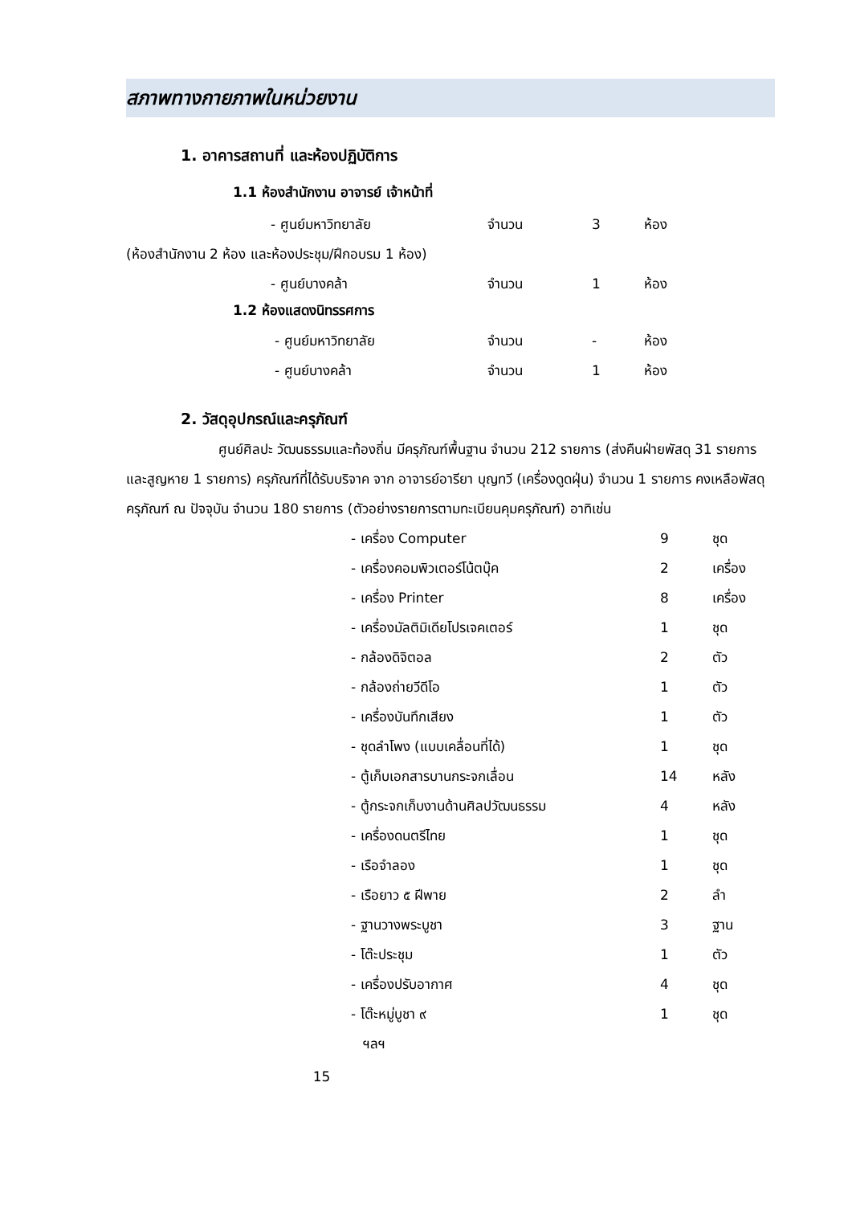สภาพทางกายภาพในหน่วยงาน
1. อาคารสถานที่ และห้องปฏิบัติการ
1.1 ห้องสำนักงาน อาจารย์ เจ้าหน้าที่
- ศูนย์มหาวิทยาลัย จำนวน 3 ห้อง
(ห้องสำนักงาน 2 ห้อง และห้องประชุม/ฝึกอบรม 1 ห้อง)
- ศูนย์บางคล้า จำนวน 1 ห้อง
1.2 ห้องแสดงนิทรรศการ
- ศูนย์มหาวิทยาลัย จำนวน - ห้อง
- ศูนย์บางคล้า จำนวน 1 ห้อง
2. วัสดุอุปกรณ์และครุภัณฑ์
ศูนย์ศิลปะ วัฒนธรรมและท้องถิ่น มีครุภัณฑ์พื้นฐาน จำนวน 212 รายการ (ส่งคืนฝ่ายพัสดุ 31 รายการ และสูญหาย 1 รายการ) ครุภัณฑ์ที่ได้รับบริจาค จาก อาจารย์อารียา บุญทวี (เครื่องดูดฝุ่น) จำนวน 1 รายการ คงเหลือพัสดุครุภัณฑ์ ณ ปัจจุบัน จำนวน 180 รายการ (ตัวอย่างรายการตามทะเบียนคุมครุภัณฑ์) อาทิเช่น
- เครื่อง Computer 9 ชุด
- เครื่องคอมพิวเตอร์โน้ตบุ๊ค 2 เครื่อง
- เครื่อง Printer 8 เครื่อง
- เครื่องมัลติมิเดียโปรเจคเตอร์ 1 ชุด
- กล้องดิจิตอล 2 ตัว
- กล้องถ่ายวีดีโอ 1 ตัว
- เครื่องบันทึกเสียง 1 ตัว
- ชุดลำโพง (แบบเคลื่อนที่ได้) 1 ชุด
- ตู้เก็บเอกสารบานกระจกเลื่อน 14 หลัง
- ตู้กระจกเก็บงานด้านศิลปวัฒนธรรม 4 หลัง
- เครื่องดนตรีไทย 1 ชุด
- เรือจำลอง 1 ชุด
- เรือยาว ๕ ฝีพาย 2 ลำ
- ฐานวางพระบูชา 3 ฐาน
- โต๊ะประชุม 1 ตัว
- เครื่องปรับอากาศ 4 ชุด
- โต๊ะหมู่บูชา ๙ 1 ชุด
ฯลฯ
15